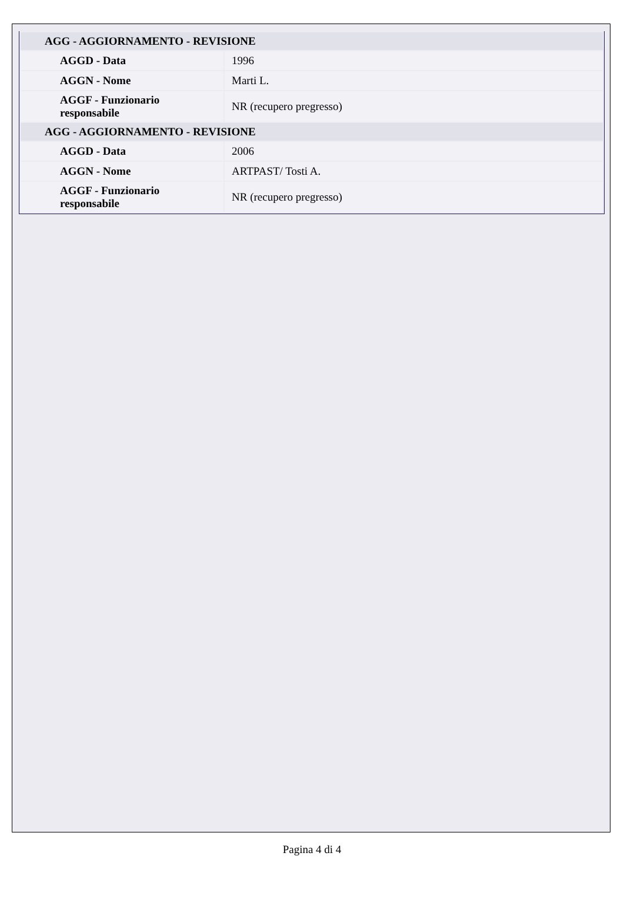| AGG - AGGIORNAMENTO - REVISIONE | |
| --- | --- |
| AGGD - Data | 1996 |
| AGGN - Nome | Marti L. |
| AGGF - Funzionario responsabile | NR (recupero pregresso) |
| AGG - AGGIORNAMENTO - REVISIONE | |
| AGGD - Data | 2006 |
| AGGN - Nome | ARTPAST/ Tosti A. |
| AGGF - Funzionario responsabile | NR (recupero pregresso) |
Pagina 4 di 4